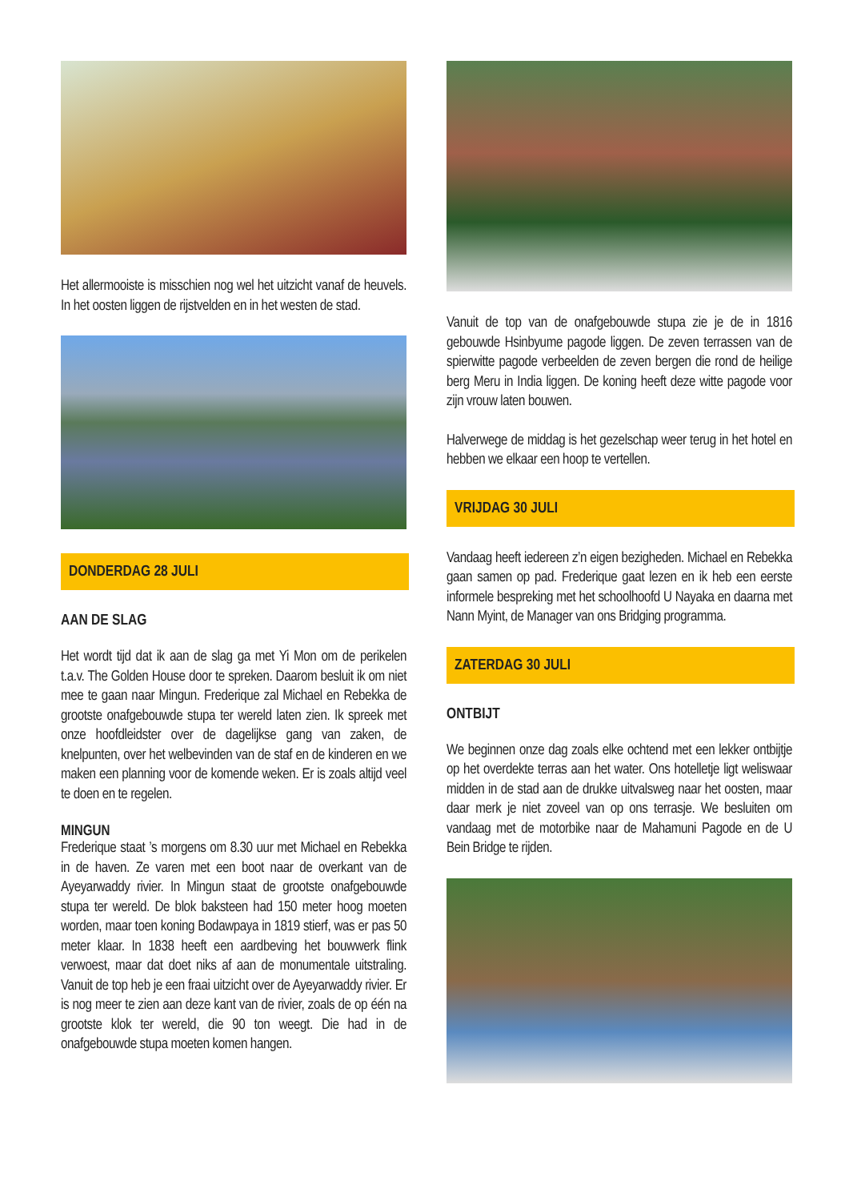Het allermooiste is misschien nog wel het uitzicht vanaf de heuvels. In het oosten liggen de rijstvelden en in het westen de stad.
DONDERDAG 28 JULI
AAN DE SLAG
Het wordt tijd dat ik aan de slag ga met Yi Mon om de perikelen t.a.v. The Golden House door te spreken. Daarom besluit ik om niet mee te gaan naar Mingun. Frederique zal Michael en Rebekka de grootste onafgebouwde stupa ter wereld laten zien. Ik spreek met onze hoofdleidster over de dagelijkse gang van zaken, de knelpunten, over het welbevinden van de staf en de kinderen en we maken een planning voor de komende weken. Er is zoals altijd veel te doen en te regelen.
MINGUN
Frederique staat ’s morgens om 8.30 uur met Michael en Rebekka in de haven. Ze varen met een boot naar de overkant van de Ayeyarwaddy rivier. In Mingun staat de grootste onafgebouwde stupa ter wereld. De blok baksteen had 150 meter hoog moeten worden, maar toen koning Bodawpaya in 1819 stierf, was er pas 50 meter klaar. In 1838 heeft een aardbeving het bouwwerk flink verwoest, maar dat doet niks af aan de monumentale uitstraling. Vanuit de top heb je een fraai uitzicht over de Ayeyarwaddy rivier. Er is nog meer te zien aan deze kant van de rivier, zoals de op één na grootste klok ter wereld, die 90 ton weegt. Die had in de onafgebouwde stupa moeten komen hangen.
Vanuit de top van de onafgebouwde stupa zie je de in 1816 gebouwde Hsinbyume pagode liggen. De zeven terrassen van de spierwitte pagode verbeelden de zeven bergen die rond de heilige berg Meru in India liggen. De koning heeft deze witte pagode voor zijn vrouw laten bouwen.
Halverwege de middag is het gezelschap weer terug in het hotel en hebben we elkaar een hoop te vertellen.
VRIJDAG 30 JULI
Vandaag heeft iedereen z’n eigen bezigheden. Michael en Rebekka gaan samen op pad. Frederique gaat lezen en ik heb een eerste informele bespreking met het schoolhoofd U Nayaka en daarna met Nann Myint, de Manager van ons Bridging programma.
ZATERDAG 30 JULI
ONTBIJT
We beginnen onze dag zoals elke ochtend met een lekker ontbijtje op het overdekte terras aan het water. Ons hotelletje ligt weliswaar midden in de stad aan de drukke uitvalsweg naar het oosten, maar daar merk je niet zoveel van op ons terrasje. We besluiten om vandaag met de motorbike naar de Mahamuni Pagode en de U Bein Bridge te rijden.